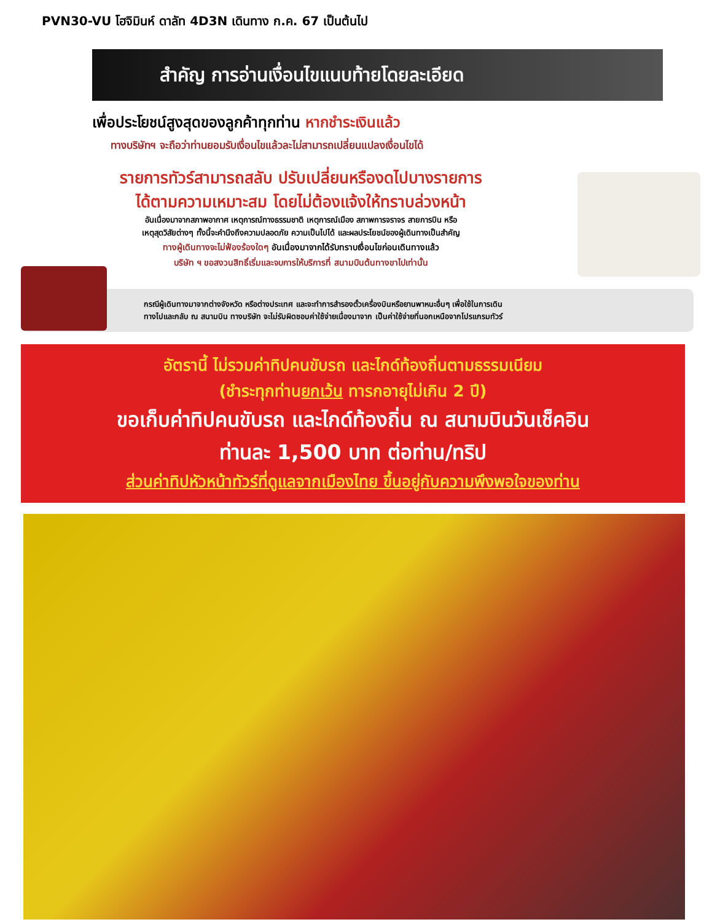PVN30-VU โฮจิมินห์ ดาลัท 4D3N เดินทาง ก.ค. 67 เป็นต้นไป
สำคัญ การอ่านเงื่อนไขแนบท้ายโดยละเอียด
เพื่อประโยชน์สูงสุดของลูกค้าทุกท่าน หากชำระเงินแล้ว
ทางบริษัทฯ จะถือว่าท่านยอมรับเงื่อนไขแล้วละไม่สามารถเปลี่ยนแปลงเงื่อนไขได้
รายการทัวร์สามารถสลับ ปรับเปลี่ยนหรืองดไปบางรายการ
ได้ตามความเหมาะสม โดยไม่ต้องแจ้งให้ทราบล่วงหน้า
อันเนื่องมาจากสภาพอากาศ เหตุการณ์ทางธรรมชาติ เหตุการณ์เมือง สภาพการจราจร สายการบิน หรือ
เหตุสุดวิสัยต่างๆ ทั้งนี้จะคำนึงถึงความปลอดภัย ความเป็นไปได้ และผลประโยชน์ของผู้เดินทางเป็นสำคัญ
ทางผู้เดินทางจะไม่ฟ้องร้องใดๆ อันเนื่องมาจากได้รับทราบเงื่อนไขก่อนเดินทางแล้ว
บริษัท ฯ ขอสงวนสิทธิ์เริ่มและจบการให้บริการที่ สนามบินต้นทางขาไปเท่านั้น
กรณีผู้เดินทางมาจากต่างจังหวัด หรือต่างประเทศ และจะทำการสำรองตั๋วเครื่องบินหรือยานพาหนะอื่นๆ เพื่อใช้ในการเดิน
ทางไปและกลับ ณ สนามบิน ทางบริษัท จะไม่รับผิดชอบค่าใช้จ่ายเนื่องมาจาก เป็นค่าใช้จ่ายที่นอกเหนือจากโปรแกรมทัวร์
อัตรานี้ ไม่รวมค่าทิปคนขับรถ และไกด์ท้องถิ่นตามธรรมเนียม
(ชำระทุกท่านยกเว้น ทารกอายุไม่เกิน 2 ปี)
ขอเก็บค่าทิปคนขับรถ และไกด์ท้องถิ่น ณ สนามบินวันเช็คอิน
ท่านละ 1,500 บาท ต่อท่าน/ทริป
ส่วนค่าทิปหัวหน้าทัวร์ที่ดูแลจากเมืองไทย ขึ้นอยู่กับความพึงพอใจของท่าน